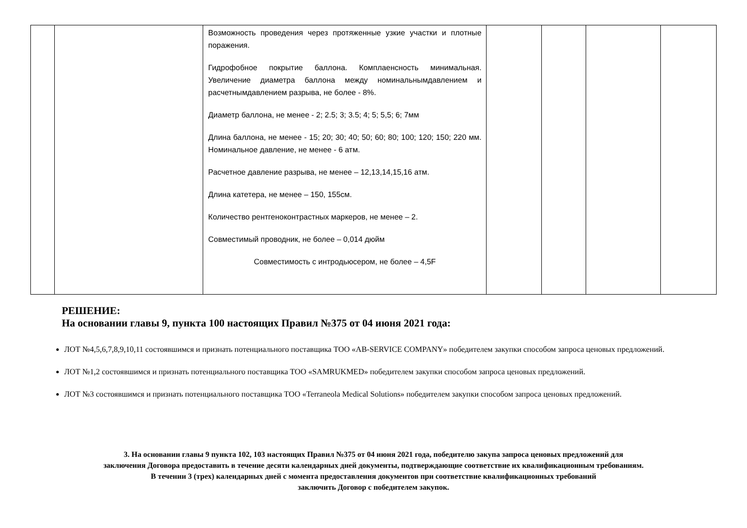| | | Возможность проведения через протяженные узкие участки и плотные поражения. Гидрофобное покрытие баллона. Комплаенсность минимальная. Увеличение диаметра баллона между номинальнымдавлением и расчетнымдавлением разрыва, не более - 8%. Диаметр баллона, не менее - 2; 2.5; 3; 3.5; 4; 5; 5,5; 6; 7мм Длина баллона, не менее - 15; 20; 30; 40; 50; 60; 80; 100; 120; 150; 220 мм. Номинальное давление, не менее - 6 атм. Расчетное давление разрыва, не менее – 12,13,14,15,16 атм. Длина катетера, не менее – 150, 155см. Количество рентгеноконтрастных маркеров, не менее – 2. Совместимый проводник, не более – 0,014 дюйм Совместимость с интродьюсером, не более – 4,5F | | | | |
РЕШЕНИЕ:
На основании главы 9, пункта 100 настоящих Правил №375 от 04 июня 2021 года:
ЛОТ №4,5,6,7,8,9,10,11 состоявшимся и признать потенциального поставщика ТОО «AB-SERVICE COMPANY» победителем закупки способом запроса ценовых предложений.
ЛОТ №1,2 состоявшимся и признать потенциального поставщика ТОО «SAMRUKMED» победителем закупки способом запроса ценовых предложений.
ЛОТ №3 состоявшимся и признать потенциального поставщика ТОО «Terraneola Medical Solutions» победителем закупки способом запроса ценовых предложений.
3. На основании главы 9 пункта 102, 103 настоящих Правил №375 от 04 июня 2021 года, победителю закупа запроса ценовых предложений для
заключения Договора предоставить в течение десяти календарных дней документы, подтверждающие соответствие их квалификационным требованиям.
В течении 3 (трех) календарных дней с момента предоставления документов при соответствие квалификационных требований
заключить Договор с победителем закупок.